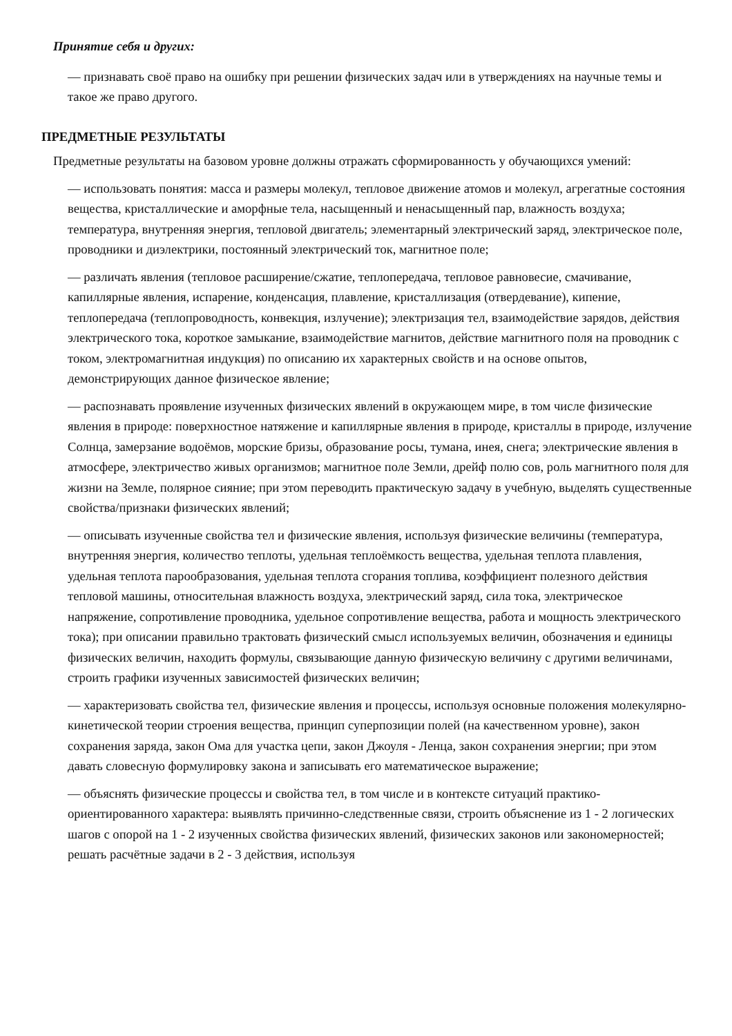Принятие себя и других:
— признавать своё право на ошибку при решении физических задач или в утверждениях на научные темы и такое же право другого.
ПРЕДМЕТНЫЕ РЕЗУЛЬТАТЫ
Предметные результаты на базовом уровне должны отражать сформированность у обучающихся умений:
— использовать понятия: масса и размеры молекул, тепловое движение атомов и молекул, агрегатные состояния вещества, кристаллические и аморфные тела, насыщенный и ненасыщенный пар, влажность воздуха; температура, внутренняя энергия, тепловой двигатель; элементарный электрический заряд, электрическое поле, проводники и диэлектрики, постоянный электрический ток, магнитное поле;
— различать явления (тепловое расширение/сжатие, теплопередача, тепловое равновесие, смачивание, капиллярные явления, испарение, конденсация, плавление, кристаллизация (отвердевание), кипение, теплопередача (теплопроводность, конвекция, излучение); электризация тел, взаимодействие зарядов, действия электрического тока, короткое замыкание, взаимодействие магнитов, действие магнитного поля на проводник с током, электромагнитная индукция) по описанию их характерных свойств и на основе опытов, демонстрирующих данное физическое явление;
— распознавать проявление изученных физических явлений в окружающем мире, в том числе физические явления в природе: поверхностное натяжение и капиллярные явления в природе, кристаллы в природе, излучение Солнца, замерзание водоёмов, морские бризы, образование росы, тумана, инея, снега; электрические явления в атмосфере, электричество живых организмов; магнитное поле Земли, дрейф полю сов, роль магнитного поля для жизни на Земле, полярное сияние; при этом переводить практическую задачу в учебную, выделять существенные свойства/признаки физических явлений;
— описывать изученные свойства тел и физические явления, используя физические величины (температура, внутренняя энергия, количество теплоты, удельная теплоёмкость вещества, удельная теплота плавления, удельная теплота парообразования, удельная теплота сгорания топлива, коэффициент полезного действия тепловой машины, относительная влажность воздуха, электрический заряд, сила тока, электрическое напряжение, сопротивление проводника, удельное сопротивление вещества, работа и мощность электрического тока); при описании правильно трактовать физический смысл используемых величин, обозначения и единицы физических величин, находить формулы, связывающие данную физическую величину с другими величинами, строить графики изученных зависимостей физических величин;
— характеризовать свойства тел, физические явления и процессы, используя основные положения молекулярно-кинетической теории строения вещества, принцип суперпозиции полей (на качественном уровне), закон сохранения заряда, закон Ома для участка цепи, закон Джоуля - Ленца, закон сохранения энергии; при этом давать словесную формулировку закона и записывать его математическое выражение;
— объяснять физические процессы и свойства тел, в том числе и в контексте ситуаций практико-ориентированного характера: выявлять причинно-следственные связи, строить объяснение из 1 - 2 логических шагов с опорой на 1 - 2 изученных свойства физических явлений, физических законов или закономерностей; решать расчётные задачи в 2 - 3 действия, используя